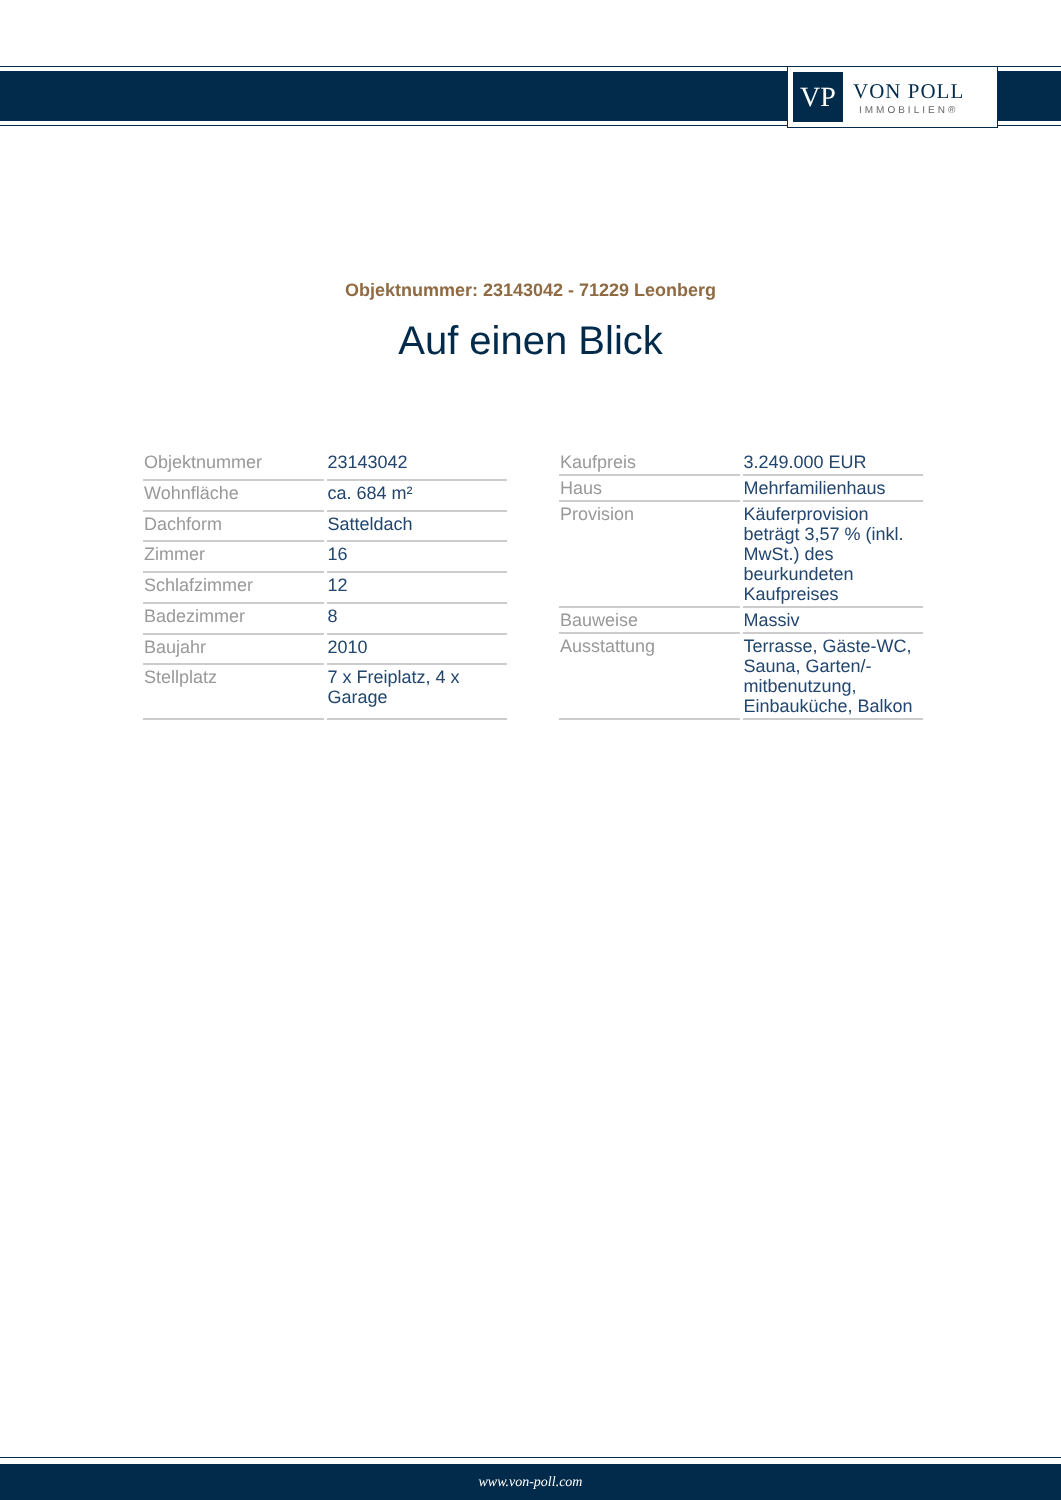VP
VON POLL
IMMOBILIEN®
Objektnummer: 23143042 - 71229 Leonberg
Auf einen Blick
| Objektnummer | 23143042 |
| Wohnfläche | ca. 684 m² |
| Dachform | Satteldach |
| Zimmer | 16 |
| Schlafzimmer | 12 |
| Badezimmer | 8 |
| Baujahr | 2010 |
| Stellplatz | 7 x Freiplatz, 4 x Garage |
| Kaufpreis | 3.249.000 EUR |
| Haus | Mehrfamilienhaus |
| Provision | Käuferprovision beträgt 3,57 % (inkl. MwSt.) des beurkundeten Kaufpreises |
| Bauweise | Massiv |
| Ausstattung | Terrasse, Gäste-WC, Sauna, Garten/-mitbenutzung, Einbauküche, Balkon |
www.von-poll.com